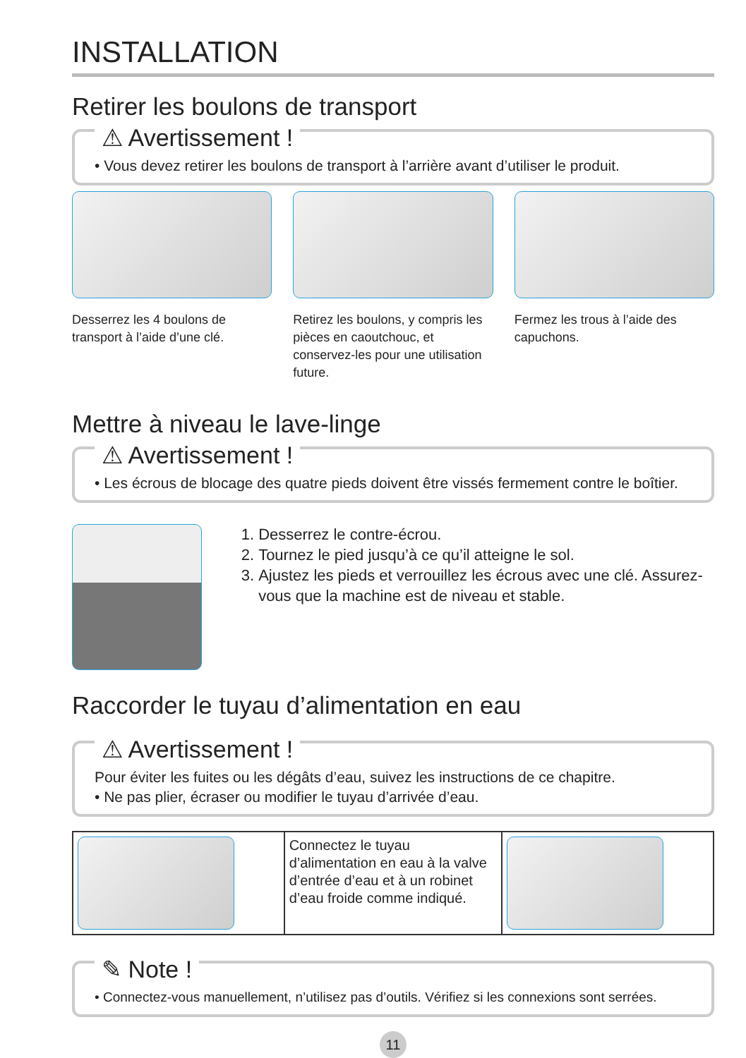INSTALLATION
Retirer les boulons de transport
⚠ Avertissement !
• Vous devez retirer les boulons de transport à l’arrière avant d’utiliser le produit.
Desserrez les 4 boulons de transport à l’aide d’une clé.
Retirez les boulons, y compris les pièces en caoutchouc, et conservez-les pour une utilisation future.
Fermez les trous à l’aide des capuchons.
Mettre à niveau le lave-linge
⚠ Avertissement !
• Les écrous de blocage des quatre pieds doivent être vissés fermement contre le boîtier.
1. Desserrez le contre-écrou.
2. Tournez le pied jusqu’à ce qu’il atteigne le sol.
3. Ajustez les pieds et verrouillez les écrous avec une clé. Assurez-vous que la machine est de niveau et stable.
Raccorder le tuyau d’alimentation en eau
⚠ Avertissement !
Pour éviter les fuites ou les dégâts d’eau, suivez les instructions de ce chapitre.
• Ne pas plier, écraser ou modifier le tuyau d’arrivée d’eau.
| | Connectez le tuyau d’alimentation en eau à la valve d’entrée d’eau et à un robinet d’eau froide comme indiqué. | |
✎ Note !
• Connectez-vous manuellement, n’utilisez pas d’outils. Vérifiez si les connexions sont serrées.
11